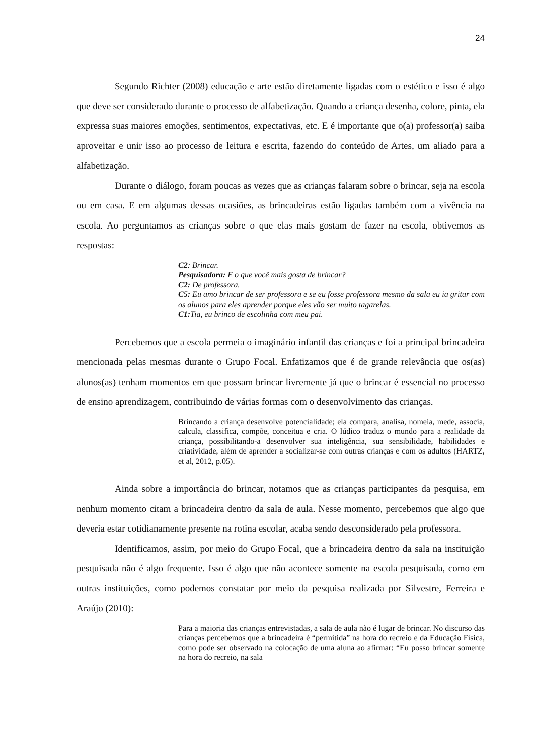24
Segundo Richter (2008) educação e arte estão diretamente ligadas com o estético e isso é algo que deve ser considerado durante o processo de alfabetização. Quando a criança desenha, colore, pinta, ela expressa suas maiores emoções, sentimentos, expectativas, etc. E é importante que o(a) professor(a) saiba aproveitar e unir isso ao processo de leitura e escrita, fazendo do conteúdo de Artes, um aliado para a alfabetização.
Durante o diálogo, foram poucas as vezes que as crianças falaram sobre o brincar, seja na escola ou em casa. E em algumas dessas ocasiões, as brincadeiras estão ligadas também com a vivência na escola. Ao perguntamos as crianças sobre o que elas mais gostam de fazer na escola, obtivemos as respostas:
C2: Brincar.
Pesquisadora: E o que você mais gosta de brincar?
C2: De professora.
C5: Eu amo brincar de ser professora e se eu fosse professora mesmo da sala eu ia gritar com os alunos para eles aprender porque eles vão ser muito tagarelas.
C1: Tia, eu brinco de escolinha com meu pai.
Percebemos que a escola permeia o imaginário infantil das crianças e foi a principal brincadeira mencionada pelas mesmas durante o Grupo Focal. Enfatizamos que é de grande relevância que os(as) alunos(as) tenham momentos em que possam brincar livremente já que o brincar é essencial no processo de ensino aprendizagem, contribuindo de várias formas com o desenvolvimento das crianças.
Brincando a criança desenvolve potencialidade; ela compara, analisa, nomeia, mede, associa, calcula, classifica, compõe, conceitua e cria. O lúdico traduz o mundo para a realidade da criança, possibilitando-a desenvolver sua inteligência, sua sensibilidade, habilidades e criatividade, além de aprender a socializar-se com outras crianças e com os adultos (HARTZ, et al, 2012, p.05).
Ainda sobre a importância do brincar, notamos que as crianças participantes da pesquisa, em nenhum momento citam a brincadeira dentro da sala de aula. Nesse momento, percebemos que algo que deveria estar cotidianamente presente na rotina escolar, acaba sendo desconsiderado pela professora.
Identificamos, assim, por meio do Grupo Focal, que a brincadeira dentro da sala na instituição pesquisada não é algo frequente. Isso é algo que não acontece somente na escola pesquisada, como em outras instituições, como podemos constatar por meio da pesquisa realizada por Silvestre, Ferreira e Araújo (2010):
Para a maioria das crianças entrevistadas, a sala de aula não é lugar de brincar. No discurso das crianças percebemos que a brincadeira é “permitida” na hora do recreio e da Educação Física, como pode ser observado na colocação de uma aluna ao afirmar: “Eu posso brincar somente na hora do recreio, na sala